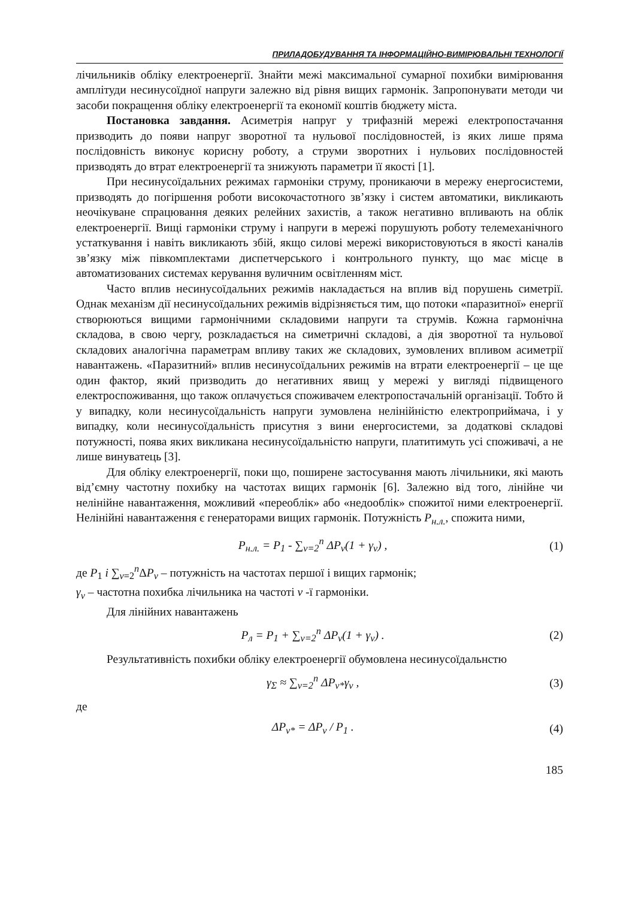ПРИЛАДОБУДУВАННЯ ТА ІНФОРМАЦІЙНО-ВИМІРЮВАЛЬНІ ТЕХНОЛОГІЇ
лічильників обліку електроенергії. Знайти межі максимальної сумарної похибки вимірювання амплітуди несинусоїдної напруги залежно від рівня вищих гармонік. Запропонувати методи чи засоби покращення обліку електроенергії та економії коштів бюджету міста.
Постановка завдання. Асиметрія напруг у трифазній мережі електропостачання призводить до появи напруг зворотної та нульової послідовностей, із яких лише пряма послідовність виконує корисну роботу, а струми зворотних і нульових послідовностей призводять до втрат електроенергії та знижують параметри її якості [1].
При несинусоїдальних режимах гармоніки струму, проникаючи в мережу енергосистеми, призводять до погіршення роботи високочастотного зв’язку і систем автоматики, викликають неочікуване спрацювання деяких релейних захистів, а також негативно впливають на облік електроенергії. Вищі гармоніки струму і напруги в мережі порушують роботу телемеханічного устаткування і навіть викликають збій, якщо силові мережі використовуються в якості каналів зв’язку між півкомплектами диспетчерського і контрольного пункту, що має місце в автоматизованих системах керування вуличним освітленням міст.
Часто вплив несинусоїдальних режимів накладається на вплив від порушень симетрії. Однак механізм дії несинусоїдальних режимів відрізняється тим, що потоки «паразитної» енергії створюються вищими гармонічними складовими напруги та струмів. Кожна гармонічна складова, в свою чергу, розкладається на симетричні складові, а дія зворотної та нульової складових аналогічна параметрам впливу таких же складових, зумовлених впливом асиметрії навантажень. «Паразитний» вплив несинусоїдальних режимів на втрати електроенергії – це ще один фактор, який призводить до негативних явищ у мережі у вигляді підвищеного електроспоживання, що також оплачується споживачем електропостачальній організації. Тобто й у випадку, коли несинусоїдальність напруги зумовлена нелінійністю електроприймача, і у випадку, коли несинусоїдальність присутня з вини енергосистеми, за додаткові складові потужності, поява яких викликана несинусоїдальністю напруги, платитимуть усі споживачі, а не лише винуватець [3].
Для обліку електроенергії, поки що, поширене застосування мають лічильники, які мають від’ємну частотну похибку на частотах вищих гармонік [6]. Залежно від того, лінійне чи нелінійне навантаження, можливий «переоблік» або «недооблік» спожитої ними електроенергії. Нелінійні навантаження є генераторами вищих гармонік. Потужність P<sub>н.л.</sub>, спожита ними,
P<sub>н.л.</sub> = P<sub>1</sub> - ∑<sub>ν=2</sub><sup>n</sup> ΔP<sub>ν</sub>(1 + γ<sub>ν</sub>) , (1)
де P<sub>1</sub> і ∑<sub>ν=2</sub><sup>n</sup>ΔP<sub>ν</sub> – потужність на частотах першої і вищих гармонік;
γ<sub>ν</sub> – частотна похибка лічильника на частоті ν -ї гармоніки.
Для лінійних навантажень
P<sub>л</sub> = P<sub>1</sub> + ∑<sub>ν=2</sub><sup>n</sup> ΔP<sub>ν</sub>(1 + γ<sub>ν</sub>) . (2)
Результативність похибки обліку електроенергії обумовлена несинусоїдальнстю
γ<sub>Σ</sub> ≈ ∑<sub>ν=2</sub><sup>n</sup> ΔP<sub>ν*</sub>γ<sub>ν</sub> , (3)
де
ΔP<sub>ν*</sub> = ΔP<sub>ν</sub> / P<sub>1</sub> . (4)
185